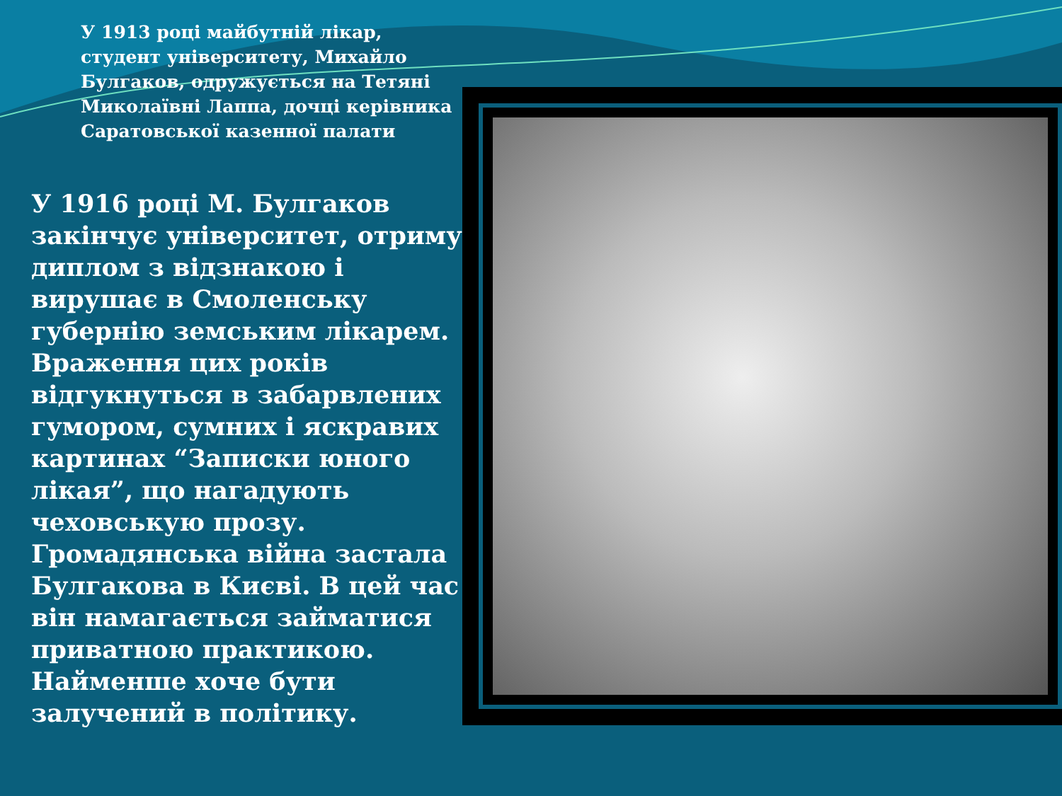У 1913 році майбутній лікар, студент університету, Михайло Булгаков, одружується на Тетяні Миколаївні Лаппа, дочці керівника Саратовської казенної палати
У 1916 році М. Булгаков закінчує університет, отримує диплом з відзнакою і вирушає в Смоленську губернію земським лікарем. Враження цих років відгукнуться в забарвлених гумором, сумних і яскравих картинах “Записки юного лікая”, що нагадують чеховськую прозу. Громадянська війна застала Булгакова в Києві. В цей час він намагається займатися приватною практикою. Найменше хоче бути залучений в політику.